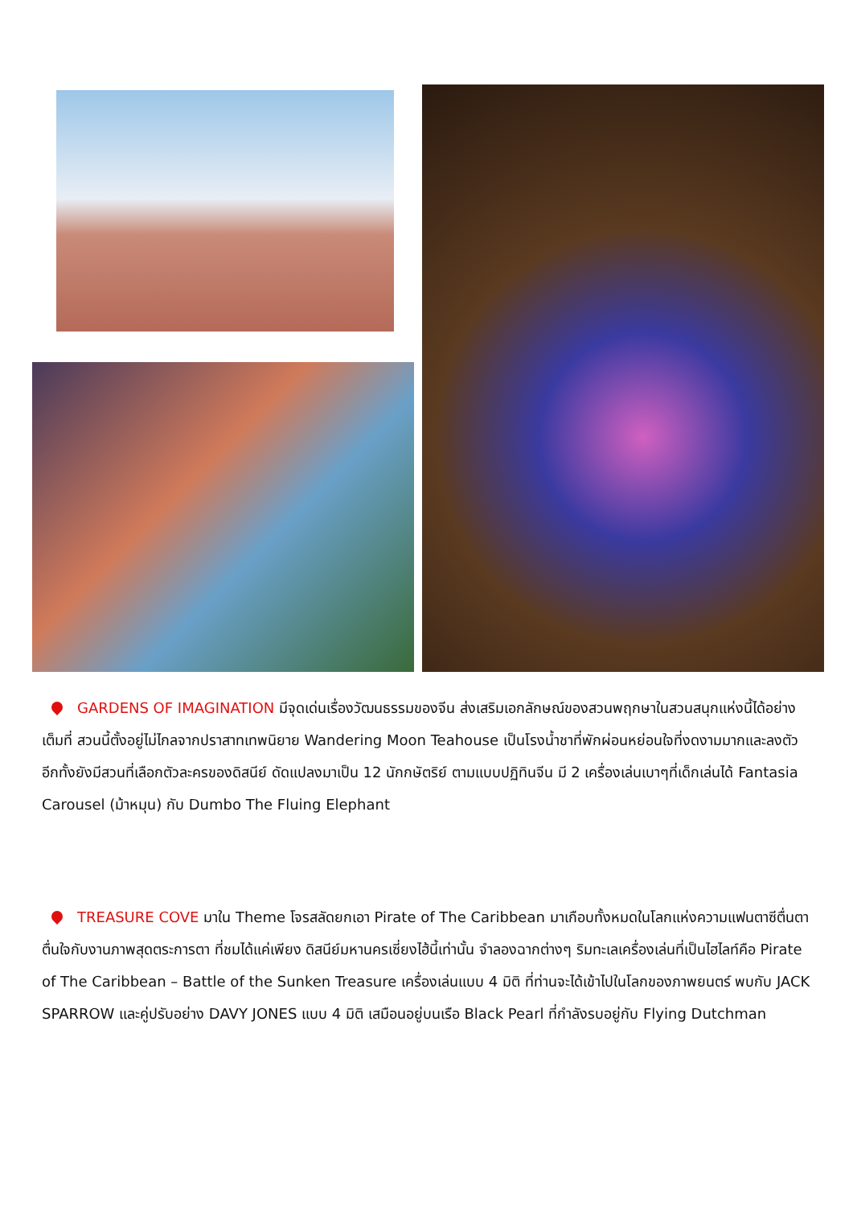GARDENS OF IMAGINATION มีจุดเด่นเรื่องวัฒนธรรมของจีน ส่งเสริมเอกลักษณ์ของสวนพฤกษาในสวนสนุกแห่งนี้ได้อย่างเต็มที่ สวนนี้ตั้งอยู่ไม่ไกลจากปราสาทเทพนิยาย Wandering Moon Teahouse เป็นโรงน้ำชาที่พักผ่อนหย่อนใจที่งดงามมากและลงตัว อีกทั้งยังมีสวนที่เลือกตัวละครของดิสนีย์ ดัดแปลงมาเป็น 12 นักกษัตริย์ ตามแบบปฏิทินจีน มี 2 เครื่องเล่นเบาๆที่เด็กเล่นได้ Fantasia Carousel (ม้าหมุน) กับ Dumbo The Fluing Elephant
TREASURE COVE มาใน Theme โจรสลัดยกเอา Pirate of The Caribbean มาเกือบทั้งหมดในโลกแห่งความแฟนตาซีตื่นตาตื่นใจกับงานภาพสุดตระการตา ที่ชมได้แค่เพียง ดิสนีย์มหานครเซี่ยงไฮ้นี้เท่านั้น จำลองฉากต่างๆ ริมทะเลเครื่องเล่นที่เป็นไฮไลท์คือ Pirate of The Caribbean – Battle of the Sunken Treasure เครื่องเล่นแบบ 4 มิติ ที่ท่านจะได้เข้าไปในโลกของภาพยนตร์ พบกับ JACK SPARROW และคู่ปรับอย่าง DAVY JONES แบบ 4 มิติ เสมือนอยู่บนเรือ Black Pearl ที่กำลังรบอยู่กับ Flying Dutchman